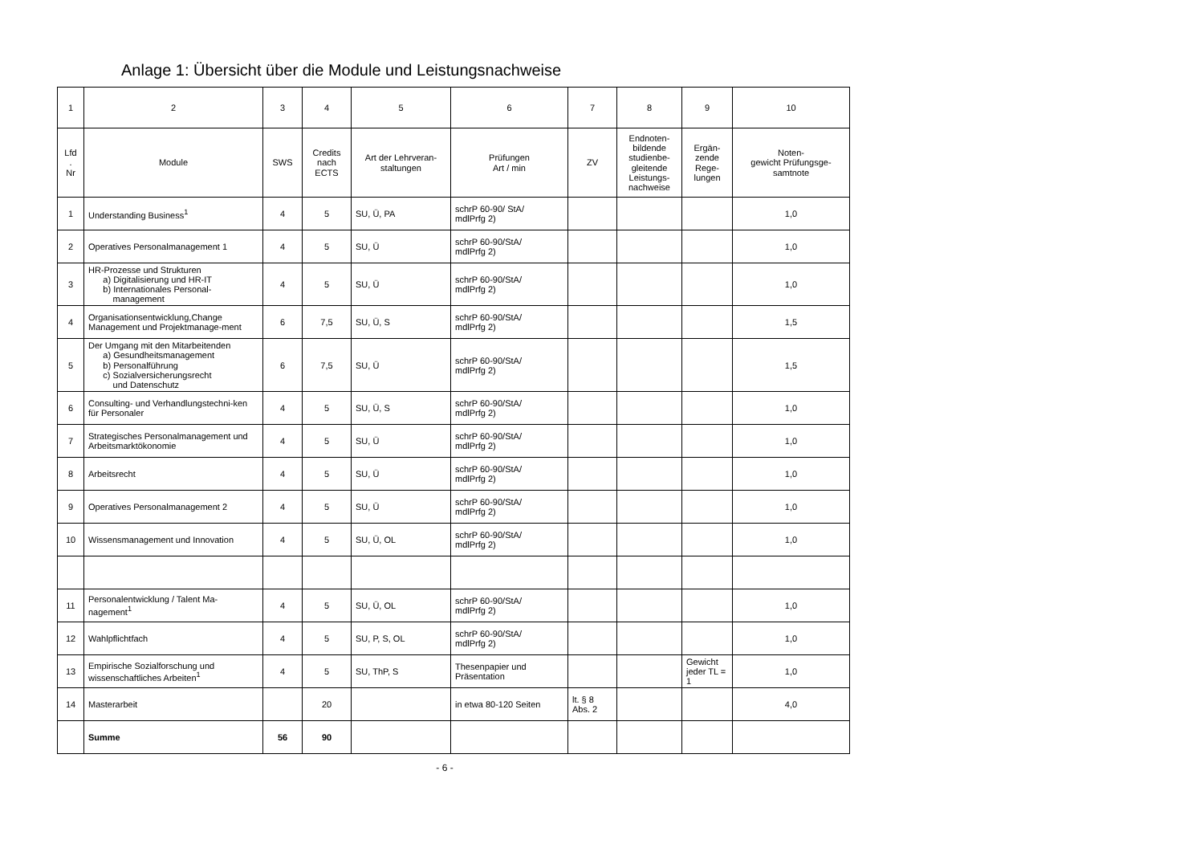Anlage 1: Übersicht über die Module und Leistungsnachweise
| 1 | 2 | 3 | 4 | 5 | 6 | 7 | 8 | 9 | 10 |
| --- | --- | --- | --- | --- | --- | --- | --- | --- | --- |
| Lfd . Nr | Module | SWS | Credits nach ECTS | Art der Lehrveran- staltungen | Prüfungen Art / min | ZV | Endnoten- bildende studienbe- gleitende Leistungs- nachweise | Ergän- zende Rege- lungen | Noten- gewicht Prüfungsge- samtnote |
| 1 | Understanding Business<sup>1</sup> | 4 | 5 | SU, Ü, PA | schrP 60-90/ StA/ mdlPrfg 2) | | | | 1,0 |
| 2 | Operatives Personalmanagement 1 | 4 | 5 | SU, Ü | schrP 60-90/StA/ mdlPrfg 2) | | | | 1,0 |
| 3 | HR-Prozesse und Strukturen a) Digitalisierung und HR-IT b) Internationales Personal- management | 4 | 5 | SU, Ü | schrP 60-90/StA/ mdlPrfg 2) | | | | 1,0 |
| 4 | Organisationsentwicklung,Change Management und Projektmanage-ment | 6 | 7,5 | SU, Ü, S | schrP 60-90/StA/ mdlPrfg 2) | | | | 1,5 |
| 5 | Der Umgang mit den Mitarbeitenden a) Gesundheitsmanagement b) Personalführung c) Sozialversicherungsrecht und Datenschutz | 6 | 7,5 | SU, Ü | schrP 60-90/StA/ mdlPrfg 2) | | | | 1,5 |
| 6 | Consulting- und Verhandlungstechni-ken für Personaler | 4 | 5 | SU, Ü, S | schrP 60-90/StA/ mdlPrfg 2) | | | | 1,0 |
| 7 | Strategisches Personalmanagement und Arbeitsmarktökonomie | 4 | 5 | SU, Ü | schrP 60-90/StA/ mdlPrfg 2) | | | | 1,0 |
| 8 | Arbeitsrecht | 4 | 5 | SU, Ü | schrP 60-90/StA/ mdlPrfg 2) | | | | 1,0 |
| 9 | Operatives Personalmanagement 2 | 4 | 5 | SU, Ü | schrP 60-90/StA/ mdlPrfg 2) | | | | 1,0 |
| 10 | Wissensmanagement und Innovation | 4 | 5 | SU, Ü, OL | schrP 60-90/StA/ mdlPrfg 2) | | | | 1,0 |
| 11 | Personalentwicklung / Talent Ma-nagement<sup>1</sup> | 4 | 5 | SU, Ü, OL | schrP 60-90/StA/ mdlPrfg 2) | | | | 1,0 |
| 12 | Wahlpflichtfach | 4 | 5 | SU, P, S, OL | schrP 60-90/StA/ mdlPrfg 2) | | | | 1,0 |
| 13 | Empirische Sozialforschung und wissenschaftliches Arbeiten<sup>1</sup> | 4 | 5 | SU, ThP, S | Thesenpapier und Präsentation | | | Gewicht jeder TL = 1 | 1,0 |
| 14 | Masterarbeit | | 20 | | in etwa 80-120 Seiten | lt. § 8 Abs. 2 | | | 4,0 |
| | Summe | 56 | 90 | | | | | | |
- 6 -